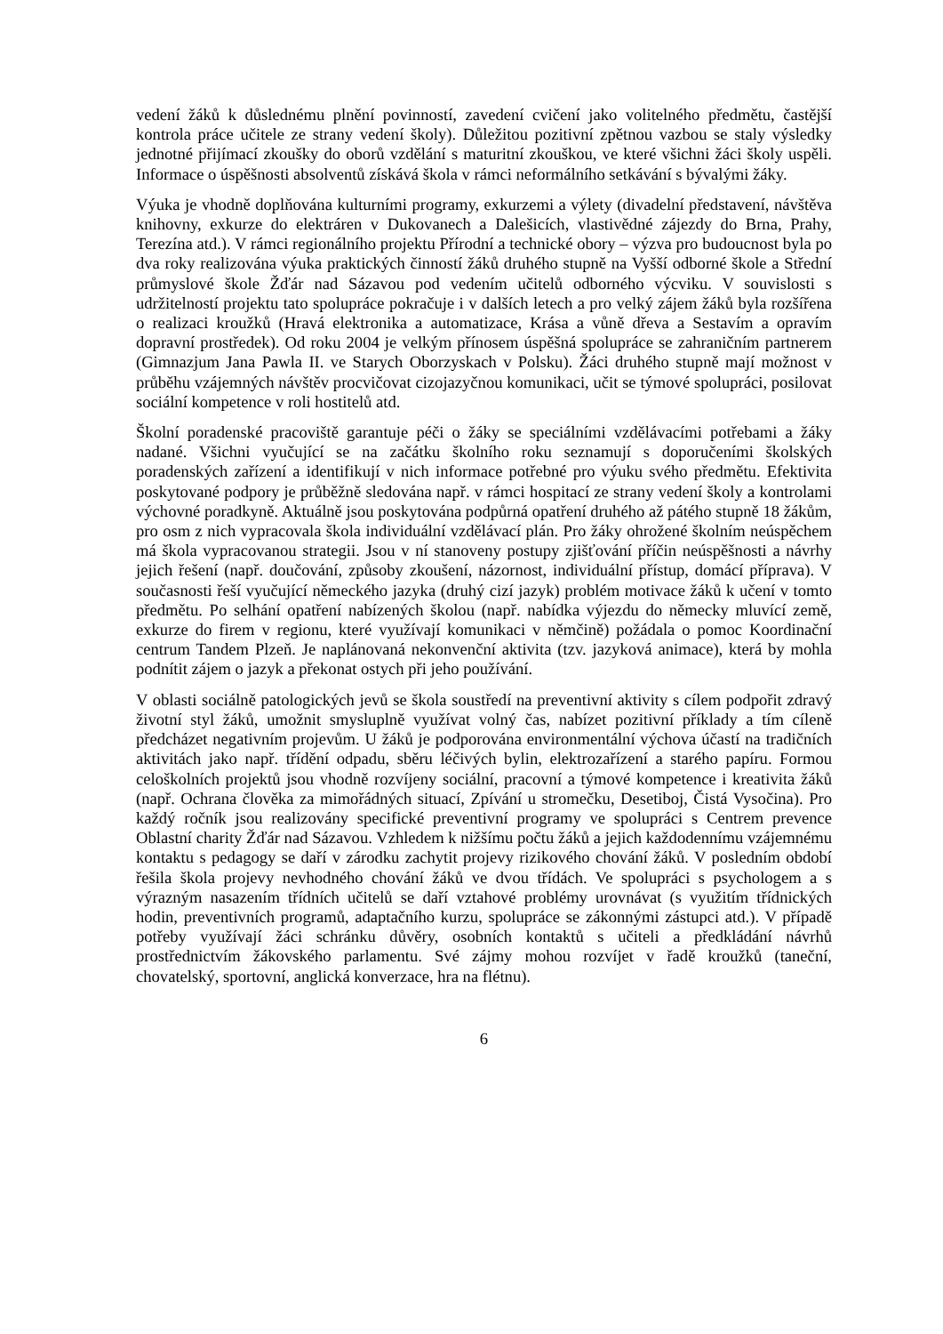vedení žáků k důslednému plnění povinností, zavedení cvičení jako volitelného předmětu, častější kontrola práce učitele ze strany vedení školy). Důležitou pozitivní zpětnou vazbou se staly výsledky jednotné přijímací zkoušky do oborů vzdělání s maturitní zkouškou, ve které všichni žáci školy uspěli. Informace o úspěšnosti absolventů získává škola v rámci neformálního setkávání s bývalými žáky.
Výuka je vhodně doplňována kulturními programy, exkurzemi a výlety (divadelní představení, návštěva knihovny, exkurze do elektráren v Dukovanech a Dalešicích, vlastivědné zájezdy do Brna, Prahy, Terezína atd.). V rámci regionálního projektu Přírodní a technické obory – výzva pro budoucnost byla po dva roky realizována výuka praktických činností žáků druhého stupně na Vyšší odborné škole a Střední průmyslové škole Žďár nad Sázavou pod vedením učitelů odborného výcviku. V souvislosti s udržitelností projektu tato spolupráce pokračuje i v dalších letech a pro velký zájem žáků byla rozšířena o realizaci kroužků (Hravá elektronika a automatizace, Krása a vůně dřeva a Sestavím a opravím dopravní prostředek). Od roku 2004 je velkým přínosem úspěšná spolupráce se zahraničním partnerem (Gimnazjum Jana Pawla II. ve Starych Oborzyskach v Polsku). Žáci druhého stupně mají možnost v průběhu vzájemných návštěv procvičovat cizojazyčnou komunikaci, učit se týmové spolupráci, posilovat sociální kompetence v roli hostitelů atd.
Školní poradenské pracoviště garantuje péči o žáky se speciálními vzdělávacími potřebami a žáky nadané. Všichni vyučující se na začátku školního roku seznamují s doporučeními školských poradenských zařízení a identifikují v nich informace potřebné pro výuku svého předmětu. Efektivita poskytované podpory je průběžně sledována např. v rámci hospitací ze strany vedení školy a kontrolami výchovné poradkyně. Aktuálně jsou poskytována podpůrná opatření druhého až pátého stupně 18 žákům, pro osm z nich vypracovala škola individuální vzdělávací plán. Pro žáky ohrožené školním neúspěchem má škola vypracovanou strategii. Jsou v ní stanoveny postupy zjišťování příčin neúspěšnosti a návrhy jejich řešení (např. doučování, způsoby zkoušení, názornost, individuální přístup, domácí příprava). V současnosti řeší vyučující německého jazyka (druhý cizí jazyk) problém motivace žáků k učení v tomto předmětu. Po selhání opatření nabízených školou (např. nabídka výjezdu do německy mluvící země, exkurze do firem v regionu, které využívají komunikaci v němčině) požádala o pomoc Koordinační centrum Tandem Plzeň. Je naplánovaná nekonvenční aktivita (tzv. jazyková animace), která by mohla podnítit zájem o jazyk a překonat ostych při jeho používání.
V oblasti sociálně patologických jevů se škola soustředí na preventivní aktivity s cílem podpořit zdravý životní styl žáků, umožnit smysluplně využívat volný čas, nabízet pozitivní příklady a tím cíleně předcházet negativním projevům. U žáků je podporována environmentální výchova účastí na tradičních aktivitách jako např. třídění odpadu, sběru léčivých bylin, elektrozařízení a starého papíru. Formou celoškolních projektů jsou vhodně rozvíjeny sociální, pracovní a týmové kompetence i kreativita žáků (např. Ochrana člověka za mimořádných situací, Zpívání u stromečku, Desetiboj, Čistá Vysočina). Pro každý ročník jsou realizovány specifické preventivní programy ve spolupráci s Centrem prevence Oblastní charity Žďár nad Sázavou. Vzhledem k nižšímu počtu žáků a jejich každodennímu vzájemnému kontaktu s pedagogy se daří v zárodku zachytit projevy rizikového chování žáků. V posledním období řešila škola projevy nevhodného chování žáků ve dvou třídách. Ve spolupráci s psychologem a s výrazným nasazením třídních učitelů se daří vztahové problémy urovnávat (s využitím třídnických hodin, preventivních programů, adaptačního kurzu, spolupráce se zákonnými zástupci atd.). V případě potřeby využívají žáci schránku důvěry, osobních kontaktů s učiteli a předkládání návrhů prostřednictvím žákovského parlamentu. Své zájmy mohou rozvíjet v řadě kroužků (taneční, chovatelský, sportovní, anglická konverzace, hra na flétnu).
6